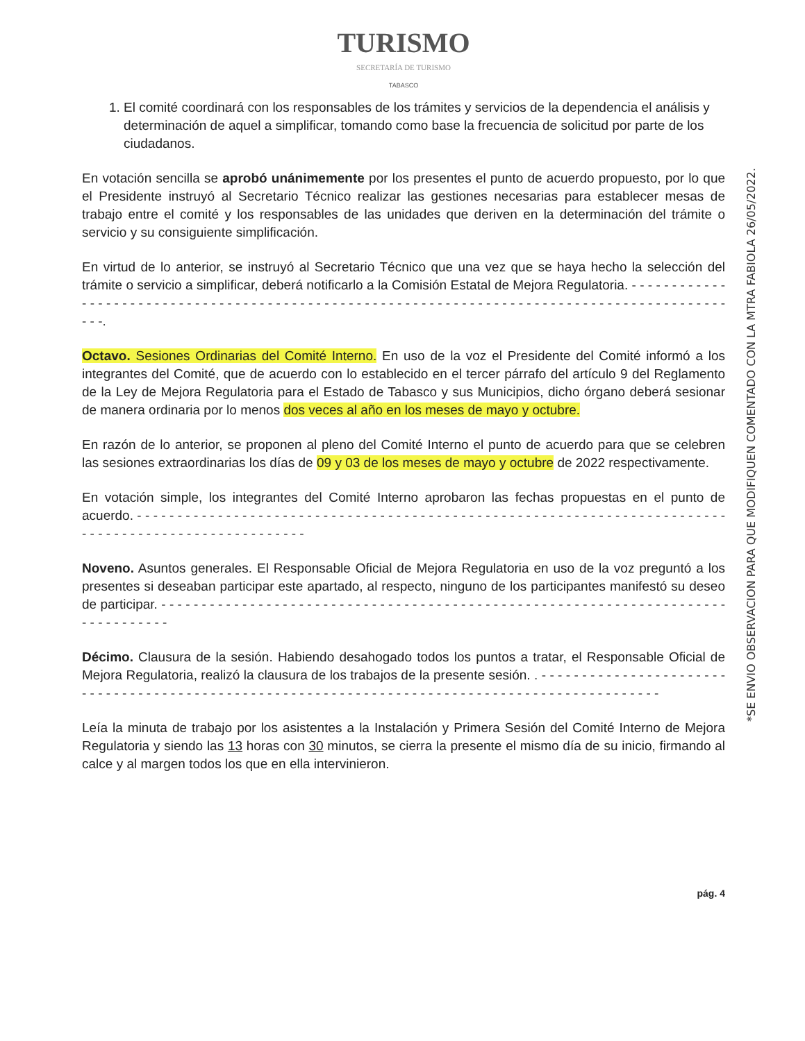TURISMO
SECRETARÍA DE TURISMO
TABASCO
1. El comité coordinará con los responsables de los trámites y servicios de la dependencia el análisis y determinación de aquel a simplificar, tomando como base la frecuencia de solicitud por parte de los ciudadanos.
En votación sencilla se aprobó unánimemente por los presentes el punto de acuerdo propuesto, por lo que el Presidente instruyó al Secretario Técnico realizar las gestiones necesarias para establecer mesas de trabajo entre el comité y los responsables de las unidades que deriven en la determinación del trámite o servicio y su consiguiente simplificación.
En virtud de lo anterior, se instruyó al Secretario Técnico que una vez que se haya hecho la selección del trámite o servicio a simplificar, deberá notificarlo a la Comisión Estatal de Mejora Regulatoria. - - - - - - - - - - - - - - - - - - - - - - - - - - - - - - - - - - - - - - - - - - - - - - - - - - - - - - - - - - - - - - - - - - - - - - - - - - - - - - - - - - - - - - - - - - - - - - -.
Octavo. Sesiones Ordinarias del Comité Interno. En uso de la voz el Presidente del Comité informó a los integrantes del Comité, que de acuerdo con lo establecido en el tercer párrafo del artículo 9 del Reglamento de la Ley de Mejora Regulatoria para el Estado de Tabasco y sus Municipios, dicho órgano deberá sesionar de manera ordinaria por lo menos dos veces al año en los meses de mayo y octubre.
En razón de lo anterior, se proponen al pleno del Comité Interno el punto de acuerdo para que se celebren las sesiones extraordinarias los días de 09 y 03 de los meses de mayo y octubre de 2022 respectivamente.
En votación simple, los integrantes del Comité Interno aprobaron las fechas propuestas en el punto de acuerdo. - - - - - - - - - - - - - - - - - - - - - - - - - - - - - - - - - - - - - - - - - - - - - - - - - - - - - - - - - - - - - - - - - - - - - - - - - - - - - - - - - - - - - - - - - - - - - - - - - - - - -
Noveno. Asuntos generales. El Responsable Oficial de Mejora Regulatoria en uso de la voz preguntó a los presentes si deseaban participar este apartado, al respecto, ninguno de los participantes manifestó su deseo de participar. - - - - - - - - - - - - - - - - - - - - - - - - - - - - - - - - - - - - - - - - - - - - - - - - - - - - - - - - - - - - - - - - - - - - - - - - - - - - - - - - -
Décimo. Clausura de la sesión. Habiendo desahogado todos los puntos a tratar, el Responsable Oficial de Mejora Regulatoria, realizó la clausura de los trabajos de la presente sesión. . - - - - - - - - - - - - - - - - - - - - - - - - - - - - - - - - - - - - - - - - - - - - - - - - - - - - - - - - - - - - - - - - - - - - - - - - - - - - - - - - - - - - - - - - - - - - - - -
Leía la minuta de trabajo por los asistentes a la Instalación y Primera Sesión del Comité Interno de Mejora Regulatoria y siendo las 13 horas con 30 minutos, se cierra la presente el mismo día de su inicio, firmando al calce y al margen todos los que en ella intervinieron.
pág. 4
*SE ENVIO OBSERVACION PARA QUE MODIFIQUEN COMENTADO CON LA MTRA FABIOLA 26/05/2022.